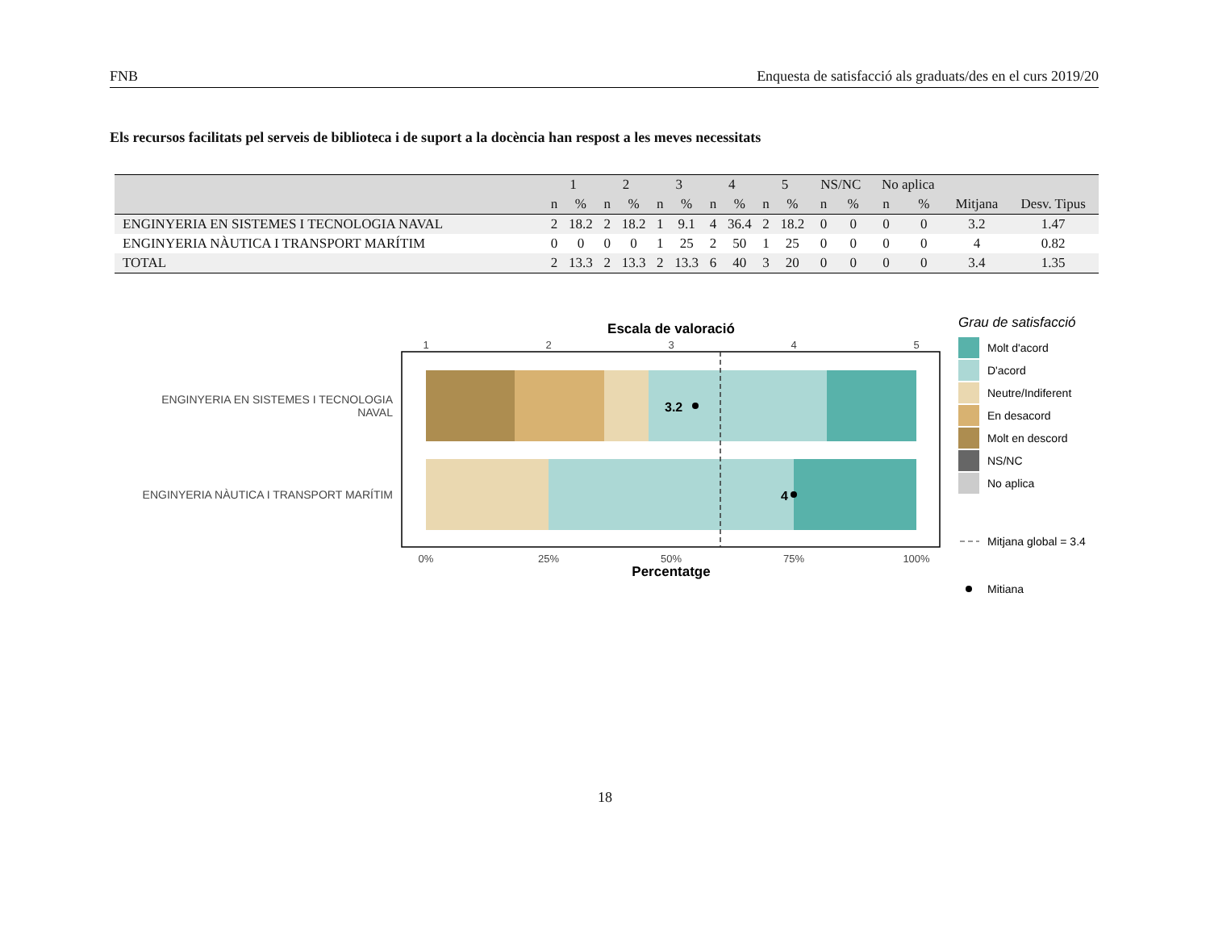FNB Enquesta de satisfacció als graduats/des en el curs 2019/20
Els recursos facilitats pel serveis de biblioteca i de suport a la docència han respost a les meves necessitats
| | 1 | | 2 | | 3 | | 4 | | 5 | | NS/NC | | No aplica | | | |
| --- | --- | --- | --- | --- | --- | --- | --- | --- | --- | --- | --- | --- | --- | --- | --- | --- |
| | n | % | n | % | n | % | n | % | n | % | n | % | n | % | Mitjana | Desv. Tipus |
| ENGINYERIA EN SISTEMES I TECNOLOGIA NAVAL | 2 | 18.2 | 2 | 18.2 | 1 | 9.1 | 4 | 36.4 | 2 | 18.2 | 0 | 0 | 0 | 0 | 3.2 | 1.47 |
| ENGINYERIA NÀUTICA I TRANSPORT MARÍTIM | 0 | 0 | 0 | 0 | 1 | 25 | 2 | 50 | 1 | 25 | 0 | 0 | 0 | 0 | 4 | 0.82 |
| TOTAL | 2 | 13.3 | 2 | 13.3 | 2 | 13.3 | 6 | 40 | 3 | 20 | 0 | 0 | 0 | 0 | 3.4 | 1.35 |
Escala de valoració
1
2
3
4
5
3.2
4
ENGINYERIA EN SISTEMES I TECNOLOGIA
NAVAL
ENGINYERIA NÀUTICA I TRANSPORT MARÍTIM
0%
25%
50%
75%
100%
Percentatge
Grau de satisfacció
Molt d'acord
D'acord
Neutre/Indiferent
En desacord
Molt en descord
NS/NC
No aplica
Mitjana global = 3.4
Mitiana
18